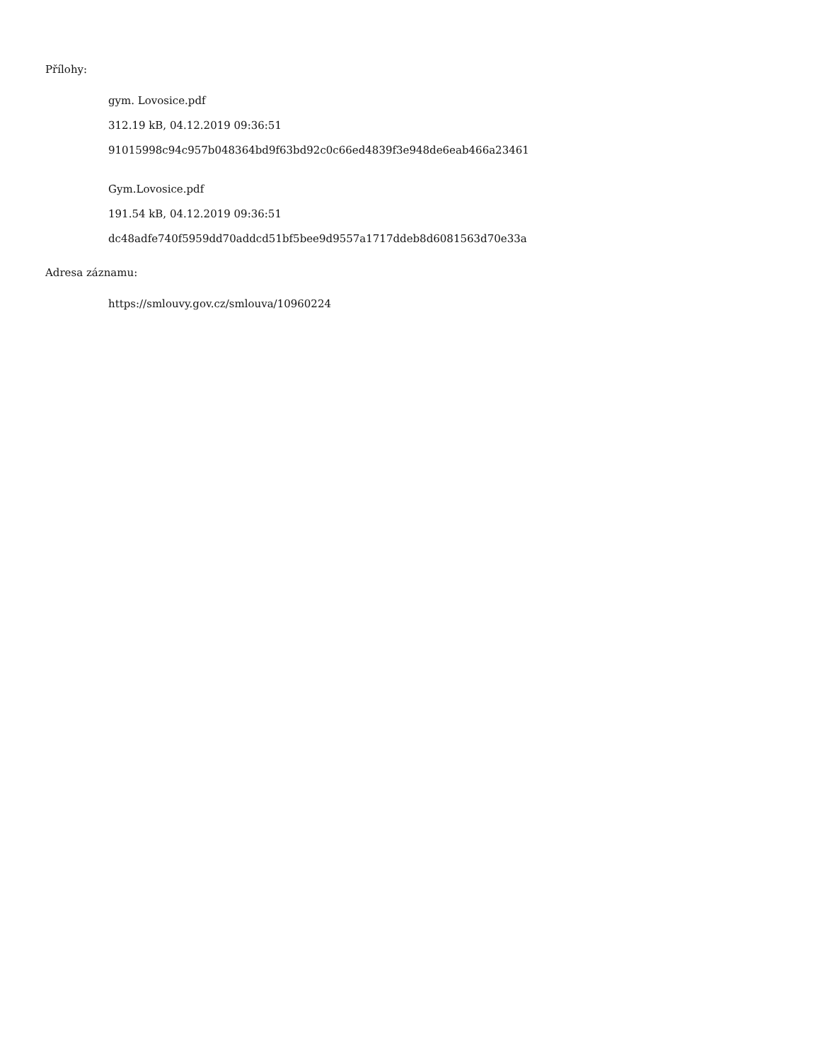Přílohy:
gym. Lovosice.pdf
312.19 kB, 04.12.2019 09:36:51
91015998c94c957b048364bd9f63bd92c0c66ed4839f3e948de6eab466a23461
Gym.Lovosice.pdf
191.54 kB, 04.12.2019 09:36:51
dc48adfe740f5959dd70addcd51bf5bee9d9557a1717ddeb8d6081563d70e33a
Adresa záznamu:
https://smlouvy.gov.cz/smlouva/10960224